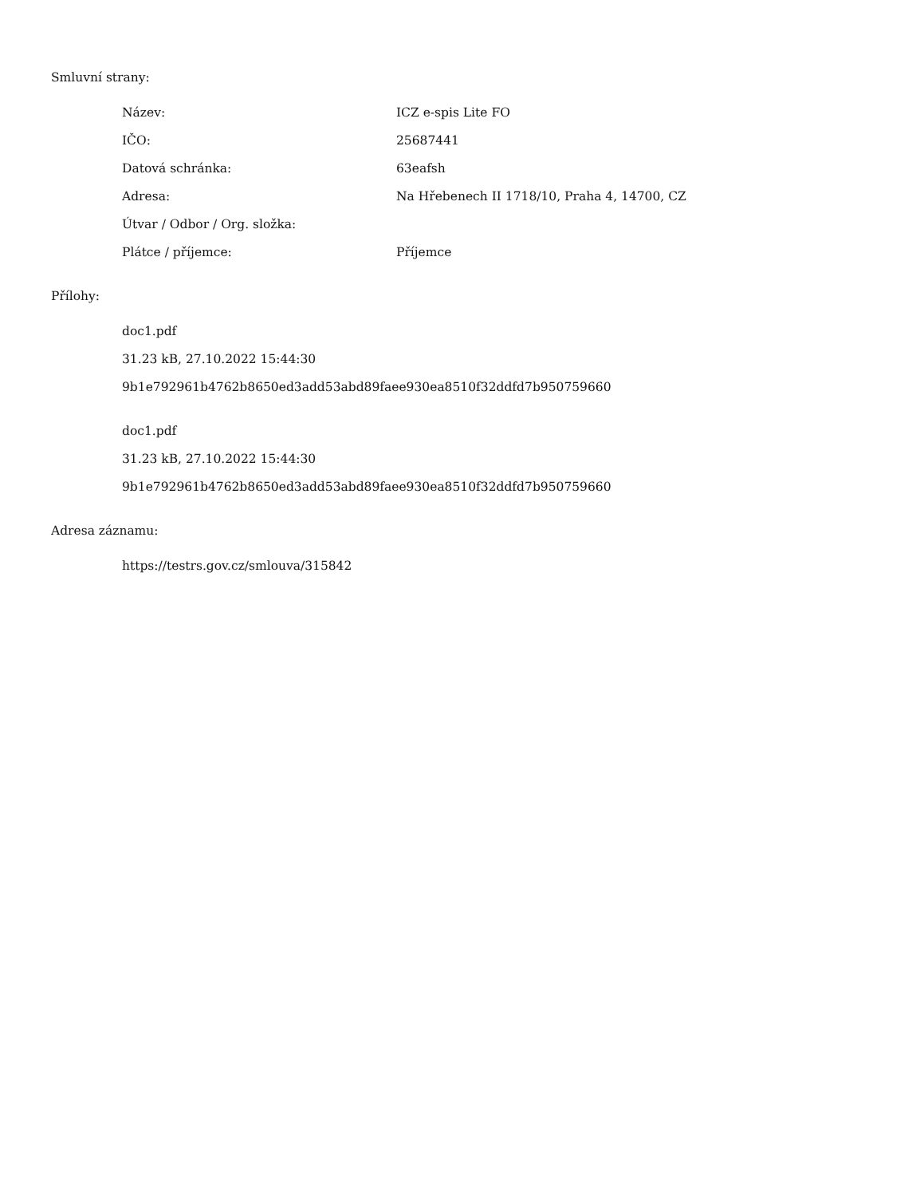Smluvní strany:
| Název: | ICZ e-spis Lite FO |
| IČO: | 25687441 |
| Datová schránka: | 63eafsh |
| Adresa: | Na Hřebenech II 1718/10, Praha 4, 14700, CZ |
| Útvar / Odbor / Org. složka: | |
| Plátce / příjemce: | Příjemce |
Přílohy:
doc1.pdf
31.23 kB, 27.10.2022 15:44:30
9b1e792961b4762b8650ed3add53abd89faee930ea8510f32ddfd7b950759660
doc1.pdf
31.23 kB, 27.10.2022 15:44:30
9b1e792961b4762b8650ed3add53abd89faee930ea8510f32ddfd7b950759660
Adresa záznamu:
https://testrs.gov.cz/smlouva/315842